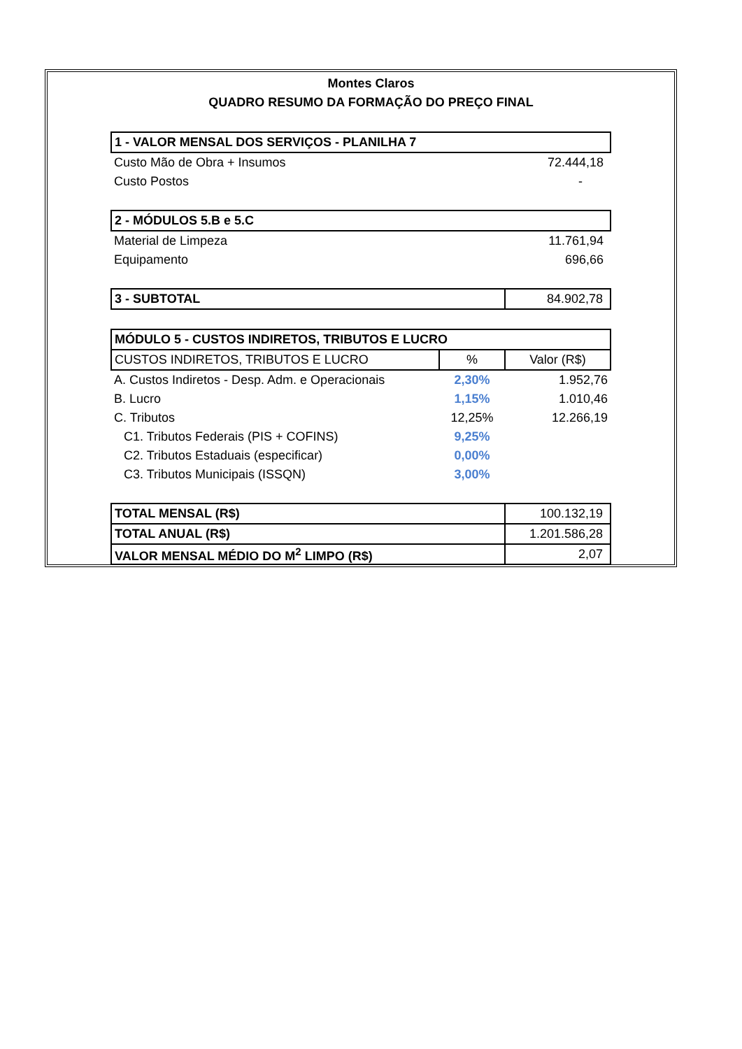Montes Claros
QUADRO RESUMO DA FORMAÇÃO DO PREÇO FINAL
| 1 - VALOR MENSAL DOS SERVIÇOS - PLANILHA 7 | | |
| Custo Mão de Obra + Insumos | | 72.444,18 |
| Custo Postos | | - |
| 2 - MÓDULOS 5.B e 5.C | | |
| Material de Limpeza | | 11.761,94 |
| Equipamento | | 696,66 |
| 3 - SUBTOTAL | | 84.902,78 |
| MÓDULO 5 - CUSTOS INDIRETOS, TRIBUTOS E LUCRO | | |
| CUSTOS INDIRETOS, TRIBUTOS E LUCRO | % | Valor (R$) |
| A. Custos Indiretos - Desp. Adm. e Operacionais | 2,30% | 1.952,76 |
| B. Lucro | 1,15% | 1.010,46 |
| C. Tributos | 12,25% | 12.266,19 |
| C1. Tributos Federais (PIS + COFINS) | 9,25% | |
| C2. Tributos Estaduais (especificar) | 0,00% | |
| C3. Tributos Municipais (ISSQN) | 3,00% | |
| TOTAL MENSAL (R$) | | 100.132,19 |
| TOTAL ANUAL (R$) | | 1.201.586,28 |
| VALOR MENSAL MÉDIO DO M<sup>2</sup> LIMPO (R$) | | 2,07 |